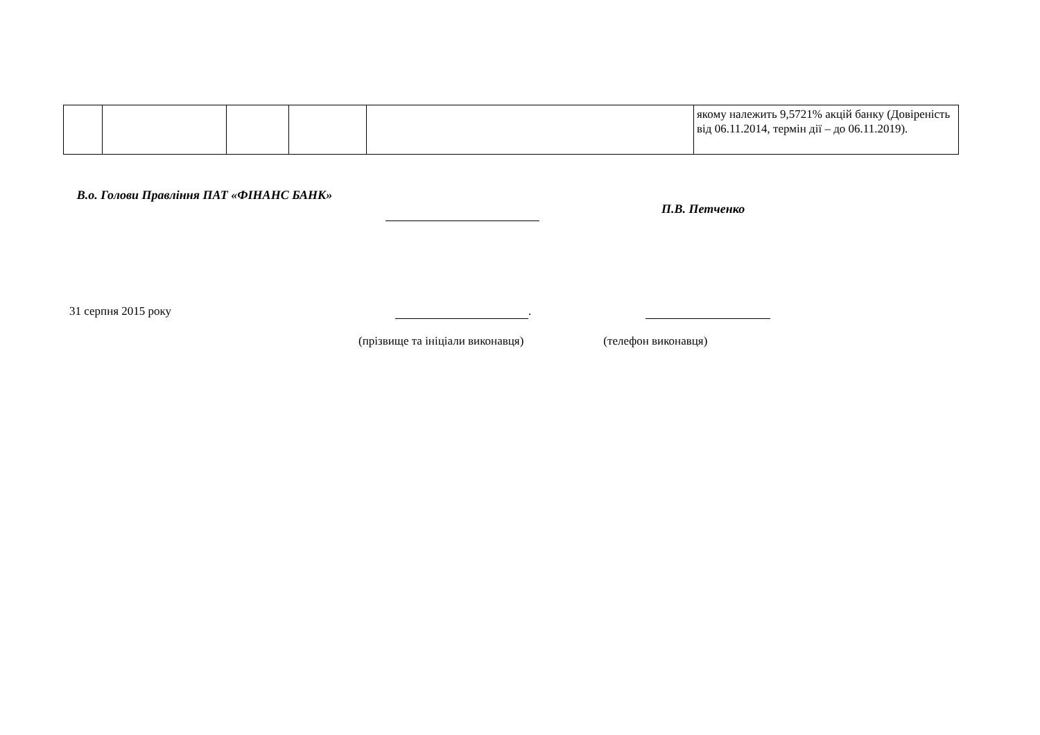| | | | | | якому належить 9,5721% акцій банку (Довіреність від 06.11.2014, термін дії – до 06.11.2019). |
В.о. Голови Правління ПАТ «ФІНАНС БАНК»
П.В. Петченко
31 серпня 2015 року .
(прізвище та ініціали виконавця)
(телефон виконавця)